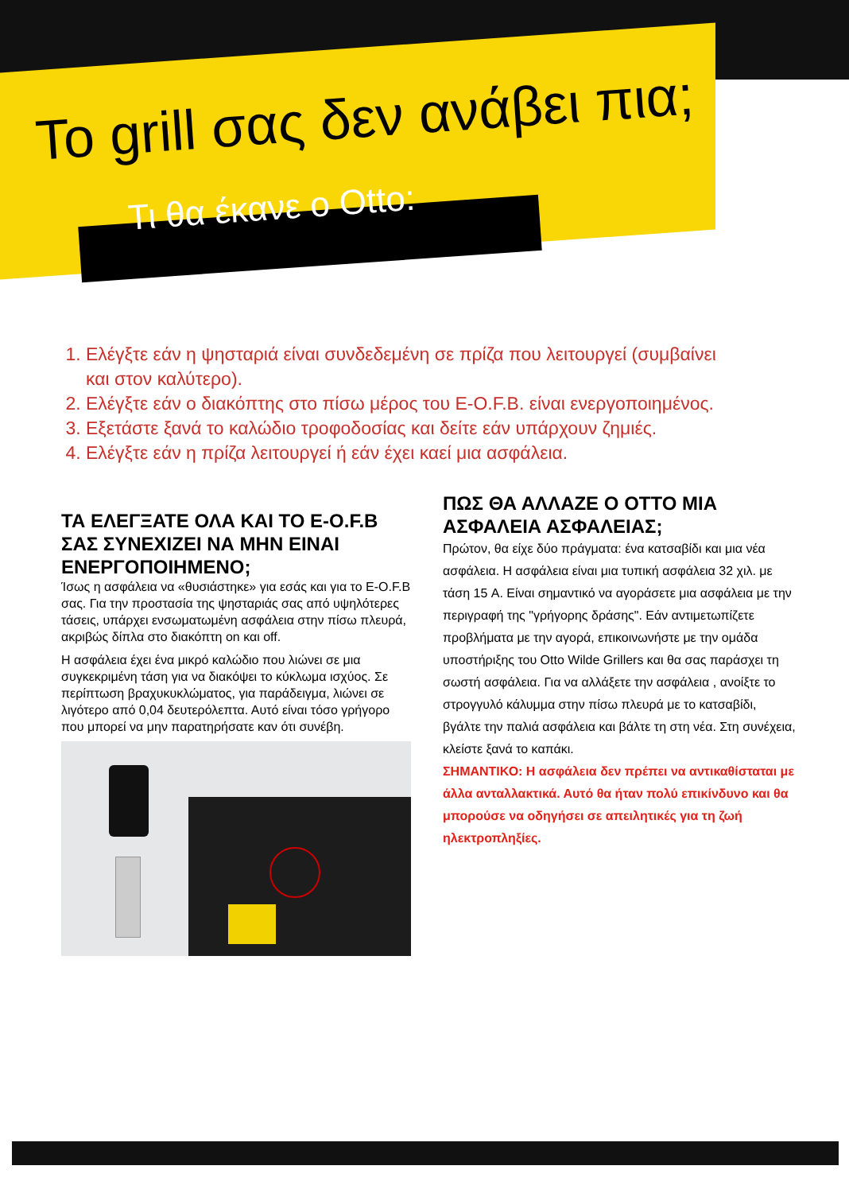Το grill σας δεν ανάβει πια;
Τι θα έκανε ο Otto:
1. Ελέγξτε εάν η ψησταριά είναι συνδεδεμένη σε πρίζα που λειτουργεί (συμβαίνει και στον καλύτερο).
2. Ελέγξτε εάν ο διακόπτης στο πίσω μέρος του E-O.F.B. είναι ενεργοποιημένος.
3. Εξετάστε ξανά το καλώδιο τροφοδοσίας και δείτε εάν υπάρχουν ζημιές.
4. Ελέγξτε εάν η πρίζα λειτουργεί ή εάν έχει καεί μια ασφάλεια.
ΤΑ ΕΛΕΓΞΑΤΕ ΟΛΑ ΚΑΙ ΤΟ E-O.F.B ΣΑΣ ΣΥΝΕΧΙΖΕΙ ΝΑ ΜΗΝ ΕΙΝΑΙ ΕΝΕΡΓΟΠΟΙΗΜΕΝΟ;
Ίσως η ασφάλεια να «θυσιάστηκε» για εσάς και για το E-O.F.B σας. Για την προστασία της ψησταριάς σας από υψηλότερες τάσεις, υπάρχει ενσωματωμένη ασφάλεια στην πίσω πλευρά, ακριβώς δίπλα στο διακόπτη on και off.
Η ασφάλεια έχει ένα μικρό καλώδιο που λιώνει σε μια συγκεκριμένη τάση για να διακόψει το κύκλωμα ισχύος. Σε περίπτωση βραχυκυκλώματος, για παράδειγμα, λιώνει σε λιγότερο από 0,04 δευτερόλεπτα. Αυτό είναι τόσο γρήγορο που μπορεί να μην παρατηρήσατε καν ότι συνέβη.
ΠΩΣ ΘΑ ΑΛΛΑΖΕ Ο OTTO ΜΙΑ ΑΣΦΑΛΕΙΑ ΑΣΦΑΛΕΙΑΣ;
Πρώτον, θα είχε δύο πράγματα: ένα κατσαβίδι και μια νέα ασφάλεια. Η ασφάλεια είναι μια τυπική ασφάλεια 32 χιλ. με τάση 15 A. Είναι σημαντικό να αγοράσετε μια ασφάλεια με την περιγραφή της "γρήγορης δράσης". Εάν αντιμετωπίζετε προβλήματα με την αγορά, επικοινωνήστε με την ομάδα υποστήριξης του Otto Wilde Grillers και θα σας παράσχει τη σωστή ασφάλεια. Για να αλλάξετε την ασφάλεια , ανοίξτε το στρογγυλό κάλυμμα στην πίσω πλευρά με το κατσαβίδι, βγάλτε την παλιά ασφάλεια και βάλτε τη στη νέα. Στη συνέχεια, κλείστε ξανά το καπάκι.
ΣΗΜΑΝΤΙΚΟ: Η ασφάλεια δεν πρέπει να αντικαθίσταται με άλλα ανταλλακτικά. Αυτό θα ήταν πολύ επικίνδυνο και θα μπορούσε να οδηγήσει σε απειλητικές για τη ζωή ηλεκτροπληξίες.